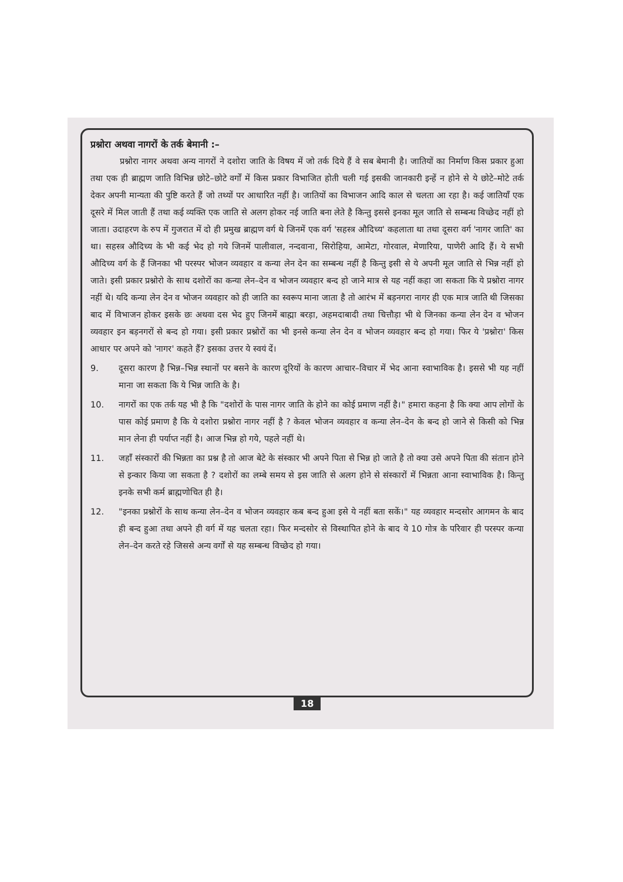प्रश्नोरा अथवा नागरों के तर्क बेमानी :–
प्रश्नोरा नागर अथवा अन्य नागरों ने दशोरा जाति के विषय में जो तर्क दिये हैं वे सब बेमानी है। जातियों का निर्माण किस प्रकार हुआ तथा एक ही ब्राह्मण जाति विभिन्न छोटे–छोटे वर्गों में किस प्रकार विभाजित होती चली गई इसकी जानकारी इन्हें न होने से ये छोटे–मोटे तर्क देकर अपनी मान्यता की पुष्टि करते हैं जो तथ्यों पर आधारित नहीं है। जातियों का विभाजन आदि काल से चलता आ रहा है। कई जातियाँ एक दूसरे में मिल जाती हैं तथा कई व्यक्ति एक जाति से अलग होकर नई जाति बना लेते है किन्तु इससे इनका मूल जाति से सम्बन्ध विच्छेद नहीं हो जाता। उदाहरण के रुप में गुजरात में दो ही प्रमुख ब्राह्मण वर्ग थे जिनमें एक वर्ग 'सहस्त्र औदिच्य' कहलाता था तथा दूसरा वर्ग 'नागर जाति' का था। सहस्त्र औदिच्य के भी कई भेद हो गये जिनमें पालीवाल, नन्दवाना, सिरोहिया, आमेटा, गोरवाल, मेणारिया, पाणेरी आदि हैं। ये सभी औदिच्य वर्ग के हैं जिनका भी परस्पर भोजन व्यवहार व कन्या लेन देन का सम्बन्ध नहीं है किन्तु इसी से ये अपनी मूल जाति से भिन्न नहीं हो जाते। इसी प्रकार प्रश्नोरो के साथ दशोरों का कन्या लेन–देन व भोजन व्यवहार बन्द हो जाने मात्र से यह नहीं कहा जा सकता कि ये प्रश्नोरा नागर नहीं थे। यदि कन्या लेन देन व भोजन व्यवहार को ही जाति का स्वरूप माना जाता है तो आरंभ में बड़नगरा नागर ही एक मात्र जाति थी जिसका बाद में विभाजन होकर इसके छः अथवा दस भेद हुए जिनमें बाह्मा बरड़ा, अहमदाबादी तथा चित्तौड़ा भी थे जिनका कन्या लेन देन व भोजन व्यवहार इन बड़नगरों से बन्द हो गया। इसी प्रकार प्रश्नोरों का भी इनसे कन्या लेन देन व भोजन व्यवहार बन्द हो गया। फिर ये 'प्रश्नोरा' किस आधार पर अपने को 'नागर' कहते हैं? इसका उत्तर ये स्वयं दें।
9. दूसरा कारण है भिन्न–भिन्न स्थानों पर बसने के कारण दूरियों के कारण आचार–विचार में भेद आना स्वाभाविक है। इससे भी यह नहीं माना जा सकता कि ये भिन्न जाति के है।
10. नागरों का एक तर्क यह भी है कि "दशोरों के पास नागर जाति के होने का कोई प्रमाण नहीं है।" हमारा कहना है कि क्या आप लोगों के पास कोई प्रमाण है कि ये दशोरा प्रश्नोरा नागर नहीं है ? केवल भोजन व्यवहार व कन्या लेन–देन के बन्द हो जाने से किसी को भिन्न मान लेना ही पर्याप्त नहीं है। आज भिन्न हो गये, पहले नहीं थे।
11. जहाँ संस्कारों की भिन्नता का प्रश्न है तो आज बेटे के संस्कार भी अपने पिता से भिन्न हो जाते है तो क्या उसे अपने पिता की संतान होने से इन्कार किया जा सकता है ? दशोरों का लम्बे समय से इस जाति से अलग होने से संस्कारों में भिन्नता आना स्वाभाविक है। किन्तु इनके सभी कर्म ब्राह्मणोचित ही है।
12. "इनका प्रश्नोरों के साथ कन्या लेन–देन व भोजन व्यवहार कब बन्द हुआ इसे ये नहीं बता सकें।" यह व्यवहार मन्दसोर आगमन के बाद ही बन्द हुआ तथा अपने ही वर्ग में यह चलता रहा। फिर मन्दसोर से विस्थापित होने के बाद ये 10 गोत्र के परिवार ही परस्पर कन्या लेन–देन करते रहे जिससे अन्य वर्गों से यह सम्बन्ध विच्छेद हो गया।
18